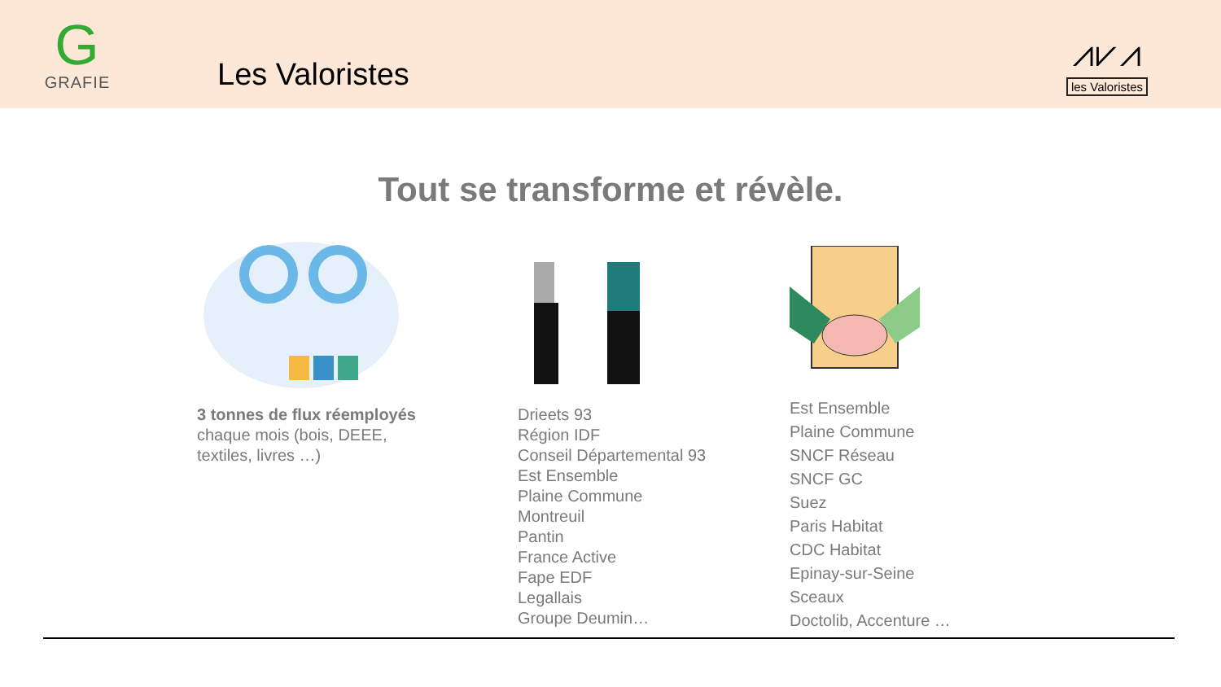G
GRAFIE
Les Valoristes
⩘⩗⩘
les Valoristes
Tout se transforme et révèle.
3 tonnes de flux réemployés
chaque mois (bois, DEEE,
textiles, livres …)
Drieets 93
Région IDF
Conseil Départemental 93
Est Ensemble
Plaine Commune
Montreuil
Pantin
France Active
Fape EDF
Legallais
Groupe Deumin…
Est Ensemble
Plaine Commune
SNCF Réseau
SNCF GC
Suez
Paris Habitat
CDC Habitat
Epinay-sur-Seine
Sceaux
Doctolib, Accenture …